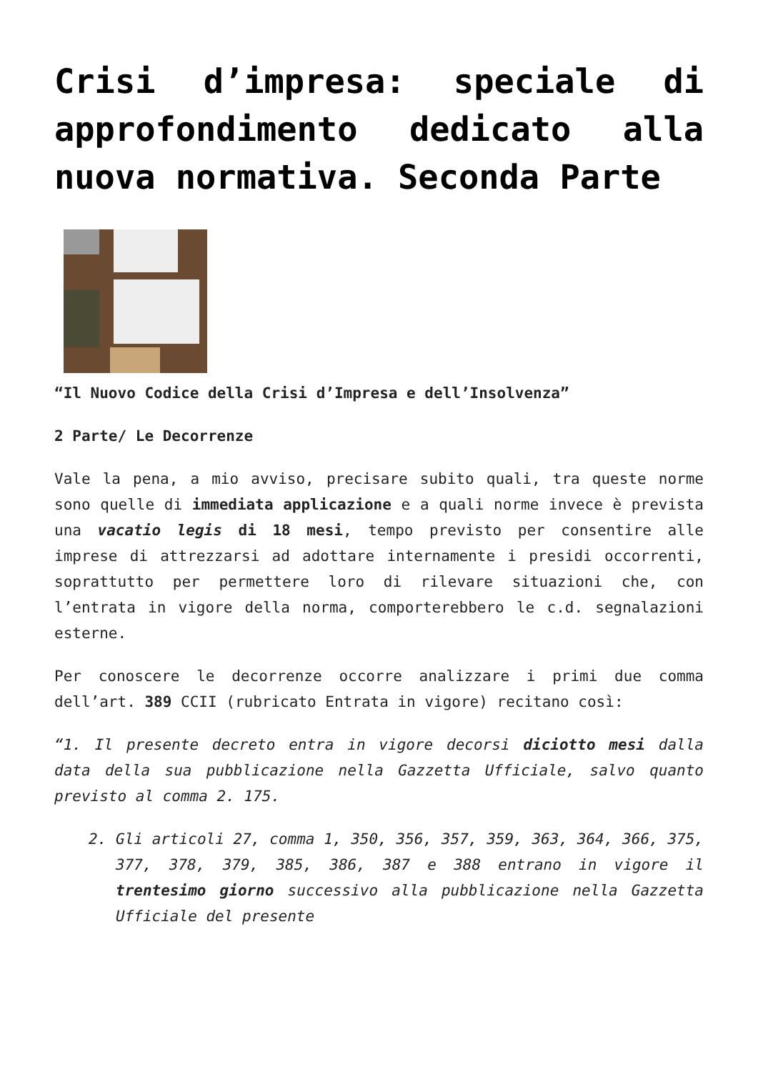Crisi d’impresa: speciale di approfondimento dedicato alla nuova normativa. Seconda Parte
“Il Nuovo Codice della Crisi d’Impresa e dell’Insolvenza”
2 Parte/ Le Decorrenze
Vale la pena, a mio avviso, precisare subito quali, tra queste norme sono quelle di immediata applicazione e a quali norme invece è prevista una vacatio legis di 18 mesi, tempo previsto per consentire alle imprese di attrezzarsi ad adottare internamente i presidi occorrenti, soprattutto per permettere loro di rilevare situazioni che, con l’entrata in vigore della norma, comporterebbero le c.d. segnalazioni esterne.
Per conoscere le decorrenze occorre analizzare i primi due comma dell’art. 389 CCII (rubricato Entrata in vigore) recitano così:
“1. Il presente decreto entra in vigore decorsi diciotto mesi dalla data della sua pubblicazione nella Gazzetta Ufficiale, salvo quanto previsto al comma 2. 175.
2. Gli articoli 27, comma 1, 350, 356, 357, 359, 363, 364, 366, 375, 377, 378, 379, 385, 386, 387 e 388 entrano in vigore il trentesimo giorno successivo alla pubblicazione nella Gazzetta Ufficiale del presente